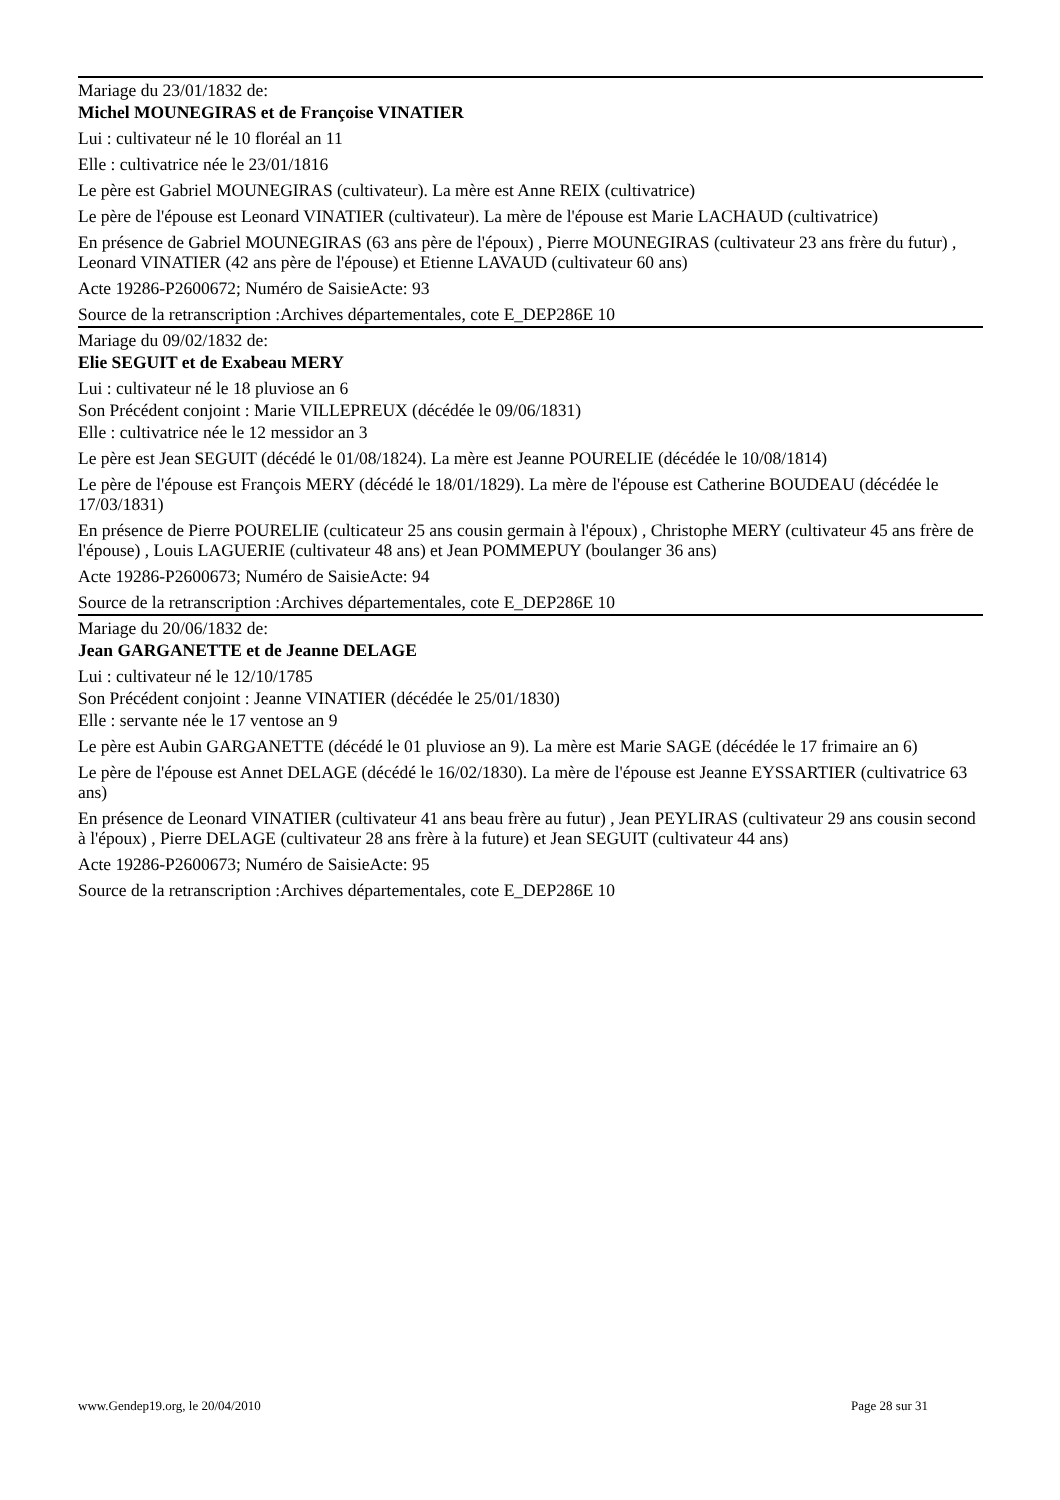Mariage du 23/01/1832 de:
Michel MOUNEGIRAS et de Françoise VINATIER
Lui : cultivateur né le 10 floréal an 11
Elle : cultivatrice née le 23/01/1816
Le père est Gabriel MOUNEGIRAS (cultivateur). La mère est Anne REIX (cultivatrice)
Le père de l'épouse est Leonard VINATIER (cultivateur). La mère de l'épouse est Marie LACHAUD (cultivatrice)
En présence de Gabriel MOUNEGIRAS (63 ans père de l'époux) , Pierre MOUNEGIRAS (cultivateur 23 ans frère du futur) , Leonard VINATIER (42 ans père de l'épouse) et Etienne LAVAUD (cultivateur 60 ans)
Acte 19286-P2600672; Numéro de SaisieActe: 93
Source de la retranscription :Archives départementales, cote E_DEP286E 10
Mariage du 09/02/1832 de:
Elie SEGUIT et de Exabeau MERY
Lui : cultivateur né le 18 pluviose an 6
Son Précédent conjoint : Marie VILLEPREUX (décédée le 09/06/1831)
Elle : cultivatrice née le 12 messidor an 3
Le père est Jean SEGUIT (décédé le 01/08/1824). La mère est Jeanne POURELIE (décédée le 10/08/1814)
Le père de l'épouse est François MERY (décédé le 18/01/1829). La mère de l'épouse est Catherine BOUDEAU (décédée le 17/03/1831)
En présence de Pierre POURELIE (culticateur 25 ans cousin germain à l'époux) , Christophe MERY (cultivateur 45 ans frère de l'épouse) , Louis LAGUERIE (cultivateur 48 ans) et Jean POMMEPUY (boulanger 36 ans)
Acte 19286-P2600673; Numéro de SaisieActe: 94
Source de la retranscription :Archives départementales, cote E_DEP286E 10
Mariage du 20/06/1832 de:
Jean GARGANETTE et de Jeanne DELAGE
Lui : cultivateur né le 12/10/1785
Son Précédent conjoint : Jeanne VINATIER (décédée le 25/01/1830)
Elle : servante née le 17 ventose an 9
Le père est Aubin GARGANETTE (décédé le 01 pluviose an 9). La mère est Marie SAGE (décédée le 17 frimaire an 6)
Le père de l'épouse est Annet DELAGE (décédé le 16/02/1830). La mère de l'épouse est Jeanne EYSSARTIER (cultivatrice 63 ans)
En présence de Leonard VINATIER (cultivateur 41 ans beau frère au futur) , Jean PEYLIRAS (cultivateur 29 ans cousin second à l'époux) , Pierre DELAGE (cultivateur 28 ans frère à la future) et Jean SEGUIT (cultivateur 44 ans)
Acte 19286-P2600673; Numéro de SaisieActe: 95
Source de la retranscription :Archives départementales, cote E_DEP286E 10
www.Gendep19.org, le 20/04/2010 Page 28 sur 31